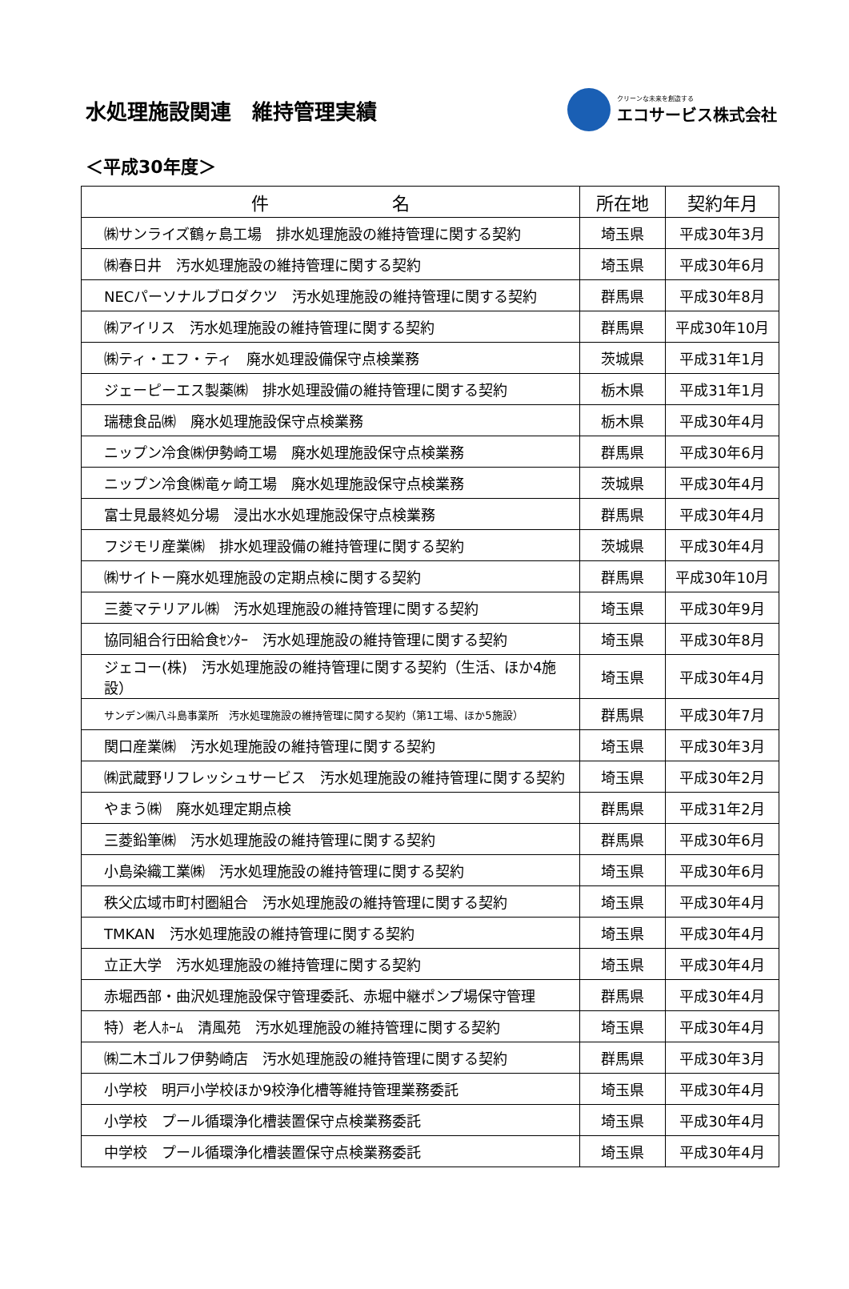水処理施設関連　維持管理実績
クリーンな未来を創造する
エコサービス株式会社
＜平成30年度＞
| 件 名 | 所在地 | 契約年月 |
| --- | --- | --- |
| ㈱サンライズ鶴ヶ島工場 排水処理施設の維持管理に関する契約 | 埼玉県 | 平成30年3月 |
| ㈱春日井 汚水処理施設の維持管理に関する契約 | 埼玉県 | 平成30年6月 |
| NECパーソナルブロダクツ 汚水処理施設の維持管理に関する契約 | 群馬県 | 平成30年8月 |
| ㈱アイリス 汚水処理施設の維持管理に関する契約 | 群馬県 | 平成30年10月 |
| ㈱ティ・エフ・ティ 廃水処理設備保守点検業務 | 茨城県 | 平成31年1月 |
| ジェーピーエス製薬㈱ 排水処理設備の維持管理に関する契約 | 栃木県 | 平成31年1月 |
| 瑞穂食品㈱ 廃水処理施設保守点検業務 | 栃木県 | 平成30年4月 |
| ニップン冷食㈱伊勢崎工場 廃水処理施設保守点検業務 | 群馬県 | 平成30年6月 |
| ニップン冷食㈱竜ヶ崎工場 廃水処理施設保守点検業務 | 茨城県 | 平成30年4月 |
| 富士見最終処分場 浸出水水処理施設保守点検業務 | 群馬県 | 平成30年4月 |
| フジモリ産業㈱ 排水処理設備の維持管理に関する契約 | 茨城県 | 平成30年4月 |
| ㈱サイトー廃水処理施設の定期点検に関する契約 | 群馬県 | 平成30年10月 |
| 三菱マテリアル㈱ 汚水処理施設の維持管理に関する契約 | 埼玉県 | 平成30年9月 |
| 協同組合行田給食ｾﾝﾀｰ 汚水処理施設の維持管理に関する契約 | 埼玉県 | 平成30年8月 |
| ジェコー(株) 汚水処理施設の維持管理に関する契約（生活、ほか4施設） | 埼玉県 | 平成30年4月 |
| サンデン㈱八斗島事業所 汚水処理施設の維持管理に関する契約（第1工場、ほか5施設） | 群馬県 | 平成30年7月 |
| 関口産業㈱ 汚水処理施設の維持管理に関する契約 | 埼玉県 | 平成30年3月 |
| ㈱武蔵野リフレッシュサービス 汚水処理施設の維持管理に関する契約 | 埼玉県 | 平成30年2月 |
| やまう㈱ 廃水処理定期点検 | 群馬県 | 平成31年2月 |
| 三菱鉛筆㈱ 汚水処理施設の維持管理に関する契約 | 群馬県 | 平成30年6月 |
| 小島染織工業㈱ 汚水処理施設の維持管理に関する契約 | 埼玉県 | 平成30年6月 |
| 秩父広域市町村圏組合 汚水処理施設の維持管理に関する契約 | 埼玉県 | 平成30年4月 |
| TMKAN 汚水処理施設の維持管理に関する契約 | 埼玉県 | 平成30年4月 |
| 立正大学 汚水処理施設の維持管理に関する契約 | 埼玉県 | 平成30年4月 |
| 赤堀西部・曲沢処理施設保守管理委託、赤堀中継ポンプ場保守管理 | 群馬県 | 平成30年4月 |
| 特）老人ﾎｰﾑ 清風苑 汚水処理施設の維持管理に関する契約 | 埼玉県 | 平成30年4月 |
| ㈱二木ゴルフ伊勢崎店 汚水処理施設の維持管理に関する契約 | 群馬県 | 平成30年3月 |
| 小学校 明戸小学校ほか9校浄化槽等維持管理業務委託 | 埼玉県 | 平成30年4月 |
| 小学校 プール循環浄化槽装置保守点検業務委託 | 埼玉県 | 平成30年4月 |
| 中学校 プール循環浄化槽装置保守点検業務委託 | 埼玉県 | 平成30年4月 |